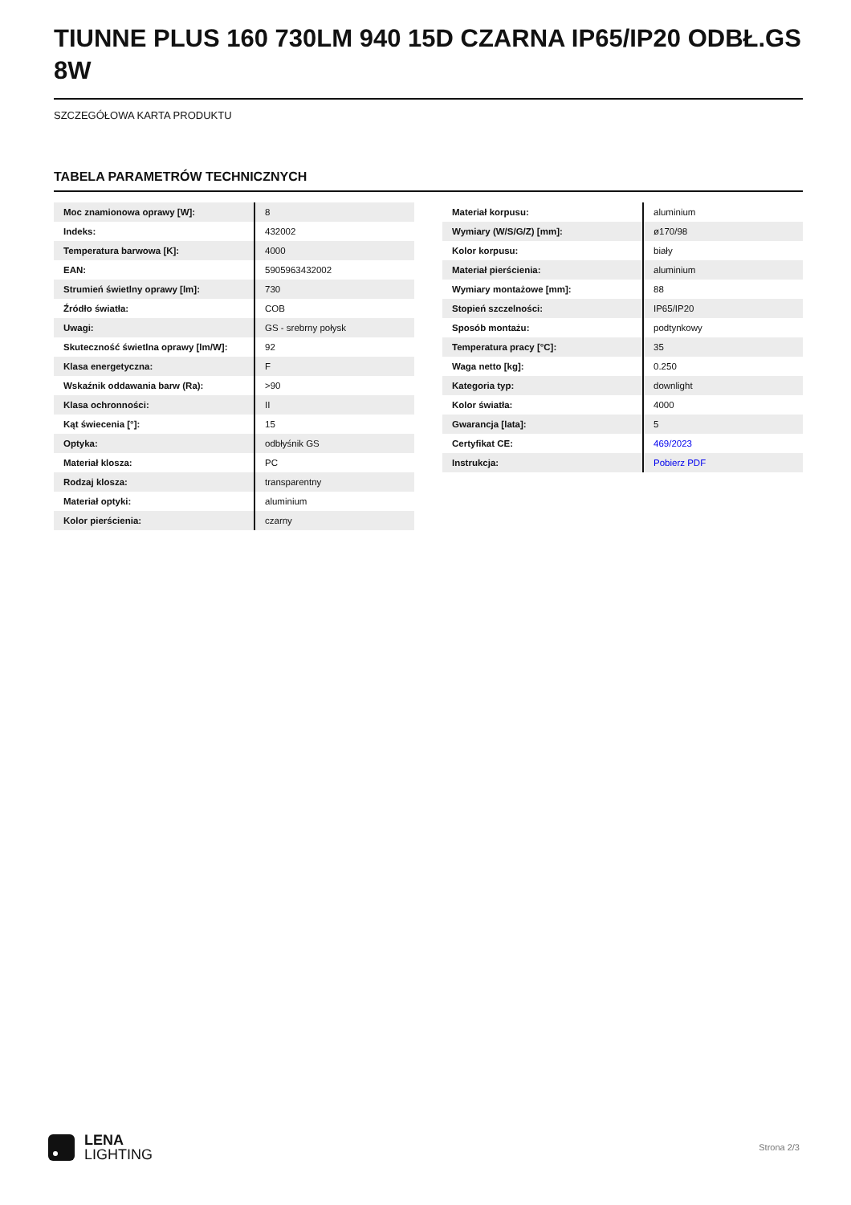TIUNNE PLUS 160 730LM 940 15D CZARNA IP65/IP20 ODBŁ.GS 8W
SZCZEGÓŁOWA KARTA PRODUKTU
TABELA PARAMETRÓW TECHNICZNYCH
| Moc znamionowa oprawy [W]: | 8 |
| Indeks: | 432002 |
| Temperatura barwowa [K]: | 4000 |
| EAN: | 5905963432002 |
| Strumień świetlny oprawy [lm]: | 730 |
| Źródło światła: | COB |
| Uwagi: | GS - srebrny połysk |
| Skuteczność świetlna oprawy [lm/W]: | 92 |
| Klasa energetyczna: | F |
| Wskaźnik oddawania barw (Ra): | >90 |
| Klasa ochronności: | II |
| Kąt świecenia [°]: | 15 |
| Optyka: | odbłyśnik GS |
| Materiał klosza: | PC |
| Rodzaj klosza: | transparentny |
| Materiał optyki: | aluminium |
| Kolor pierścienia: | czarny |
| Materiał korpusu: | aluminium |
| Wymiary (W/S/G/Z) [mm]: | ø170/98 |
| Kolor korpusu: | biały |
| Materiał pierścienia: | aluminium |
| Wymiary montażowe [mm]: | 88 |
| Stopień szczelności: | IP65/IP20 |
| Sposób montażu: | podtynkowy |
| Temperatura pracy [°C]: | 35 |
| Waga netto [kg]: | 0.250 |
| Kategoria typ: | downlight |
| Kolor światła: | 4000 |
| Gwarancja [lata]: | 5 |
| Certyfikat CE: | 469/2023 |
| Instrukcja: | Pobierz PDF |
LENA
LIGHTING
Strona 2/3